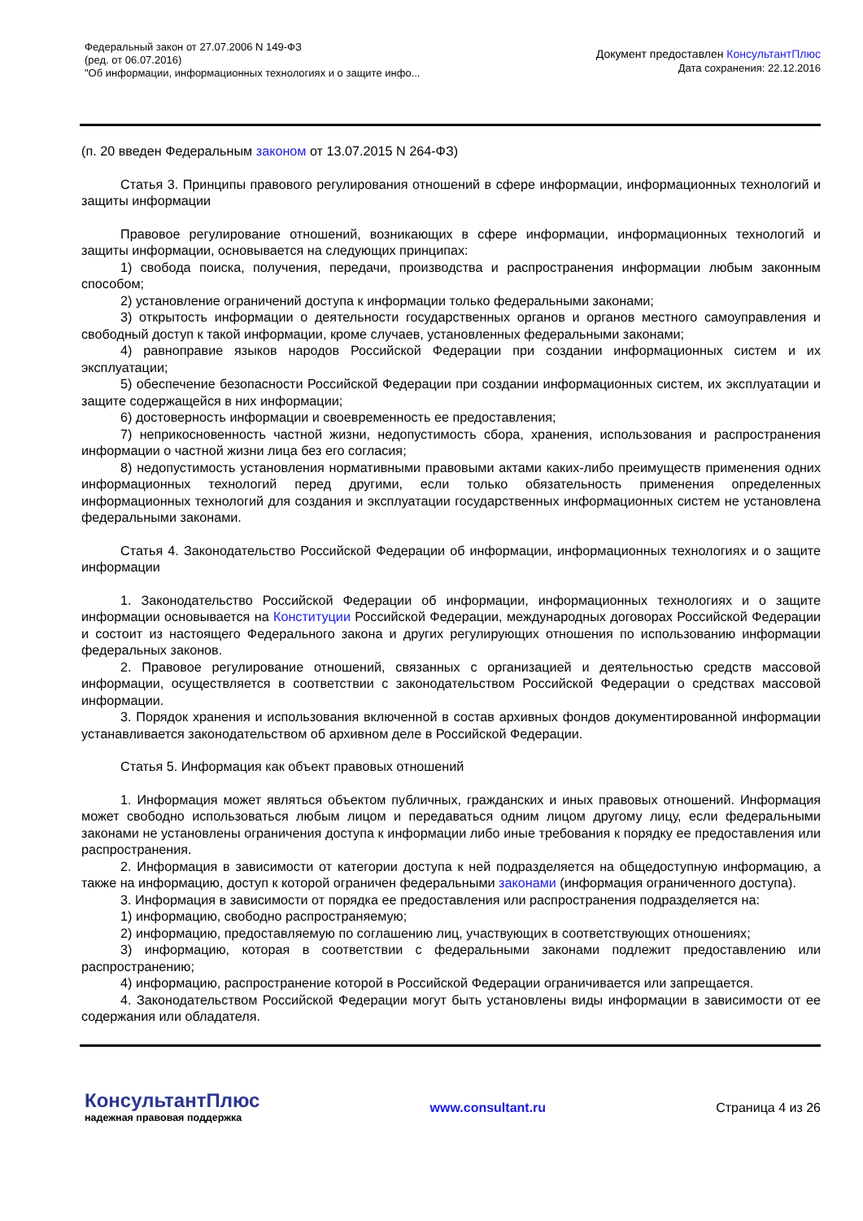Федеральный закон от 27.07.2006 N 149-ФЗ
(ред. от 06.07.2016)
"Об информации, информационных технологиях и о защите инфо...
Документ предоставлен КонсультантПлюс
Дата сохранения: 22.12.2016
(п. 20 введен Федеральным законом от 13.07.2015 N 264-ФЗ)
Статья 3. Принципы правового регулирования отношений в сфере информации, информационных технологий и защиты информации
Правовое регулирование отношений, возникающих в сфере информации, информационных технологий и защиты информации, основывается на следующих принципах:
1) свобода поиска, получения, передачи, производства и распространения информации любым законным способом;
2) установление ограничений доступа к информации только федеральными законами;
3) открытость информации о деятельности государственных органов и органов местного самоуправления и свободный доступ к такой информации, кроме случаев, установленных федеральными законами;
4) равноправие языков народов Российской Федерации при создании информационных систем и их эксплуатации;
5) обеспечение безопасности Российской Федерации при создании информационных систем, их эксплуатации и защите содержащейся в них информации;
6) достоверность информации и своевременность ее предоставления;
7) неприкосновенность частной жизни, недопустимость сбора, хранения, использования и распространения информации о частной жизни лица без его согласия;
8) недопустимость установления нормативными правовыми актами каких-либо преимуществ применения одних информационных технологий перед другими, если только обязательность применения определенных информационных технологий для создания и эксплуатации государственных информационных систем не установлена федеральными законами.
Статья 4. Законодательство Российской Федерации об информации, информационных технологиях и о защите информации
1. Законодательство Российской Федерации об информации, информационных технологиях и о защите информации основывается на Конституции Российской Федерации, международных договорах Российской Федерации и состоит из настоящего Федерального закона и других регулирующих отношения по использованию информации федеральных законов.
2. Правовое регулирование отношений, связанных с организацией и деятельностью средств массовой информации, осуществляется в соответствии с законодательством Российской Федерации о средствах массовой информации.
3. Порядок хранения и использования включенной в состав архивных фондов документированной информации устанавливается законодательством об архивном деле в Российской Федерации.
Статья 5. Информация как объект правовых отношений
1. Информация может являться объектом публичных, гражданских и иных правовых отношений. Информация может свободно использоваться любым лицом и передаваться одним лицом другому лицу, если федеральными законами не установлены ограничения доступа к информации либо иные требования к порядку ее предоставления или распространения.
2. Информация в зависимости от категории доступа к ней подразделяется на общедоступную информацию, а также на информацию, доступ к которой ограничен федеральными законами (информация ограниченного доступа).
3. Информация в зависимости от порядка ее предоставления или распространения подразделяется на:
1) информацию, свободно распространяемую;
2) информацию, предоставляемую по соглашению лиц, участвующих в соответствующих отношениях;
3) информацию, которая в соответствии с федеральными законами подлежит предоставлению или распространению;
4) информацию, распространение которой в Российской Федерации ограничивается или запрещается.
4. Законодательством Российской Федерации могут быть установлены виды информации в зависимости от ее содержания или обладателя.
КонсультантПлюс
надежная правовая поддержка
www.consultant.ru Страница 4 из 26